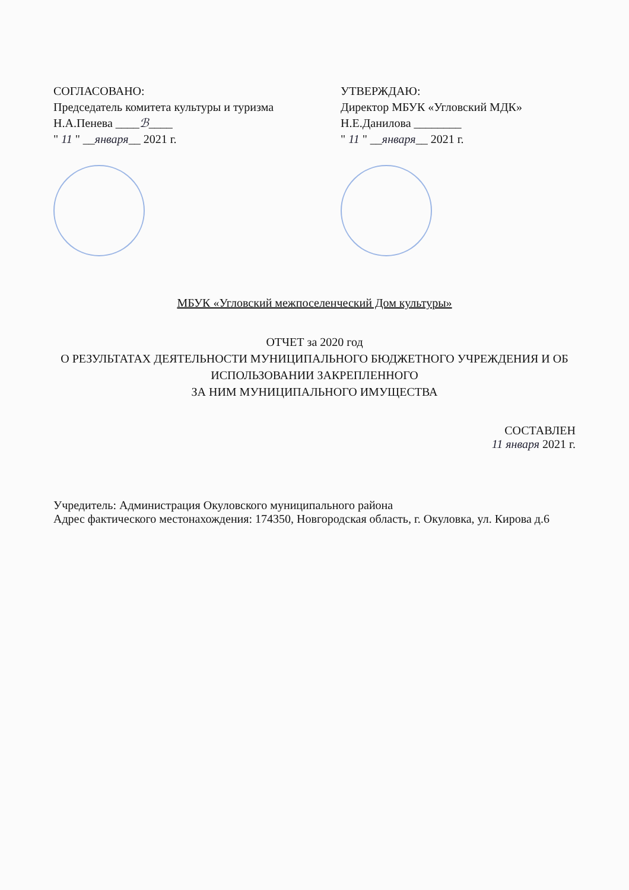СОГЛАСОВАНО:
Председатель комитета культуры и туризма
Н.А.Пенева ____ℬ____
" 11 " __января__ 2021 г.
УТВЕРЖДАЮ:
Директор МБУК «Угловский МДК»
Н.Е.Данилова ________
" 11 " __января__ 2021 г.
МБУК «Угловский межпоселенческий Дом культуры»
ОТЧЕТ за 2020 год
О РЕЗУЛЬТАТАХ ДЕЯТЕЛЬНОСТИ МУНИЦИПАЛЬНОГО БЮДЖЕТНОГО УЧРЕЖДЕНИЯ И ОБ ИСПОЛЬЗОВАНИИ ЗАКРЕПЛЕННОГО
ЗА НИМ МУНИЦИПАЛЬНОГО ИМУЩЕСТВА
СОСТАВЛЕН
11 января 2021 г.
Учредитель: Администрация Окуловского муниципального района
Адрес фактического местонахождения: 174350, Новгородская область, г. Окуловка, ул. Кирова д.6